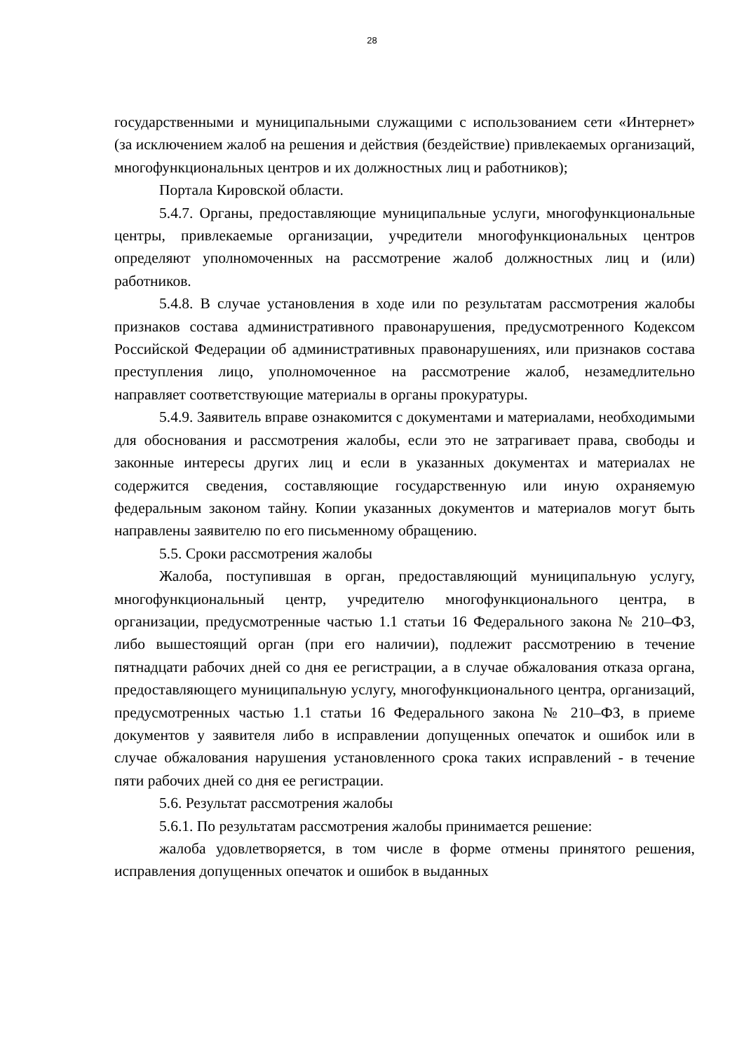28
государственными и муниципальными служащими с использованием сети «Интернет» (за исключением жалоб на решения и действия (бездействие) привлекаемых организаций, многофункциональных центров и их должностных лиц и работников);
Портала Кировской области.
5.4.7. Органы, предоставляющие муниципальные услуги, многофункциональные центры, привлекаемые организации, учредители многофункциональных центров определяют уполномоченных на рассмотрение жалоб должностных лиц и (или) работников.
5.4.8. В случае установления в ходе или по результатам рассмотрения жалобы признаков состава административного правонарушения, предусмотренного Кодексом Российской Федерации об административных правонарушениях, или признаков состава преступления лицо, уполномоченное на рассмотрение жалоб, незамедлительно направляет соответствующие материалы в органы прокуратуры.
5.4.9. Заявитель вправе ознакомится с документами и материалами, необходимыми для обоснования и рассмотрения жалобы, если это не затрагивает права, свободы и законные интересы других лиц и если в указанных документах и материалах не содержится сведения, составляющие государственную или иную охраняемую федеральным законом тайну. Копии указанных документов и материалов могут быть направлены заявителю по его письменному обращению.
5.5. Сроки рассмотрения жалобы
Жалоба, поступившая в орган, предоставляющий муниципальную услугу, многофункциональный центр, учредителю многофункционального центра, в организации, предусмотренные частью 1.1 статьи 16 Федерального закона № 210–ФЗ, либо вышестоящий орган (при его наличии), подлежит рассмотрению в течение пятнадцати рабочих дней со дня ее регистрации, а в случае обжалования отказа органа, предоставляющего муниципальную услугу, многофункционального центра, организаций, предусмотренных частью 1.1 статьи 16 Федерального закона № 210–ФЗ, в приеме документов у заявителя либо в исправлении допущенных опечаток и ошибок или в случае обжалования нарушения установленного срока таких исправлений - в течение пяти рабочих дней со дня ее регистрации.
5.6. Результат рассмотрения жалобы
5.6.1. По результатам рассмотрения жалобы принимается решение:
жалоба удовлетворяется, в том числе в форме отмены принятого решения, исправления допущенных опечаток и ошибок в выданных